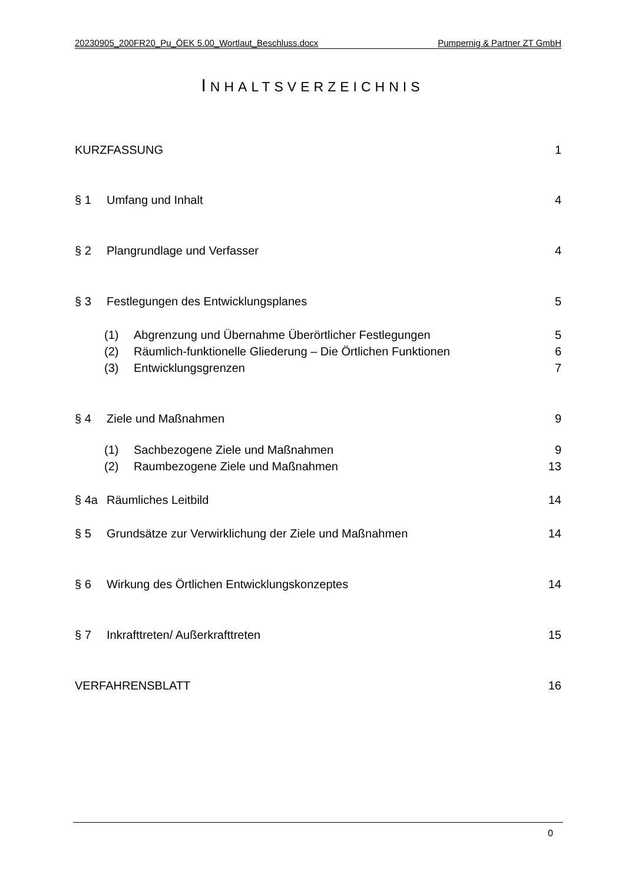20230905_200FR20_Pu_ÖEK 5.00_Wortlaut_Beschluss.docx Pumpernig & Partner ZT GmbH
INHALTSVERZEICHNIS
KURZFASSUNG 1
§ 1 Umfang und Inhalt 4
§ 2 Plangrundlage und Verfasser 4
§ 3 Festlegungen des Entwicklungsplanes 5
(1) Abgrenzung und Übernahme Überörtlicher Festlegungen 5
(2) Räumlich-funktionelle Gliederung – Die Örtlichen Funktionen 6
(3) Entwicklungsgrenzen 7
§ 4 Ziele und Maßnahmen 9
(1) Sachbezogene Ziele und Maßnahmen 9
(2) Raumbezogene Ziele und Maßnahmen 13
§ 4a Räumliches Leitbild 14
§ 5 Grundsätze zur Verwirklichung der Ziele und Maßnahmen 14
§ 6 Wirkung des Örtlichen Entwicklungskonzeptes 14
§ 7 Inkrafttreten/ Außerkrafttreten 15
VERFAHRENSBLATT 16
0